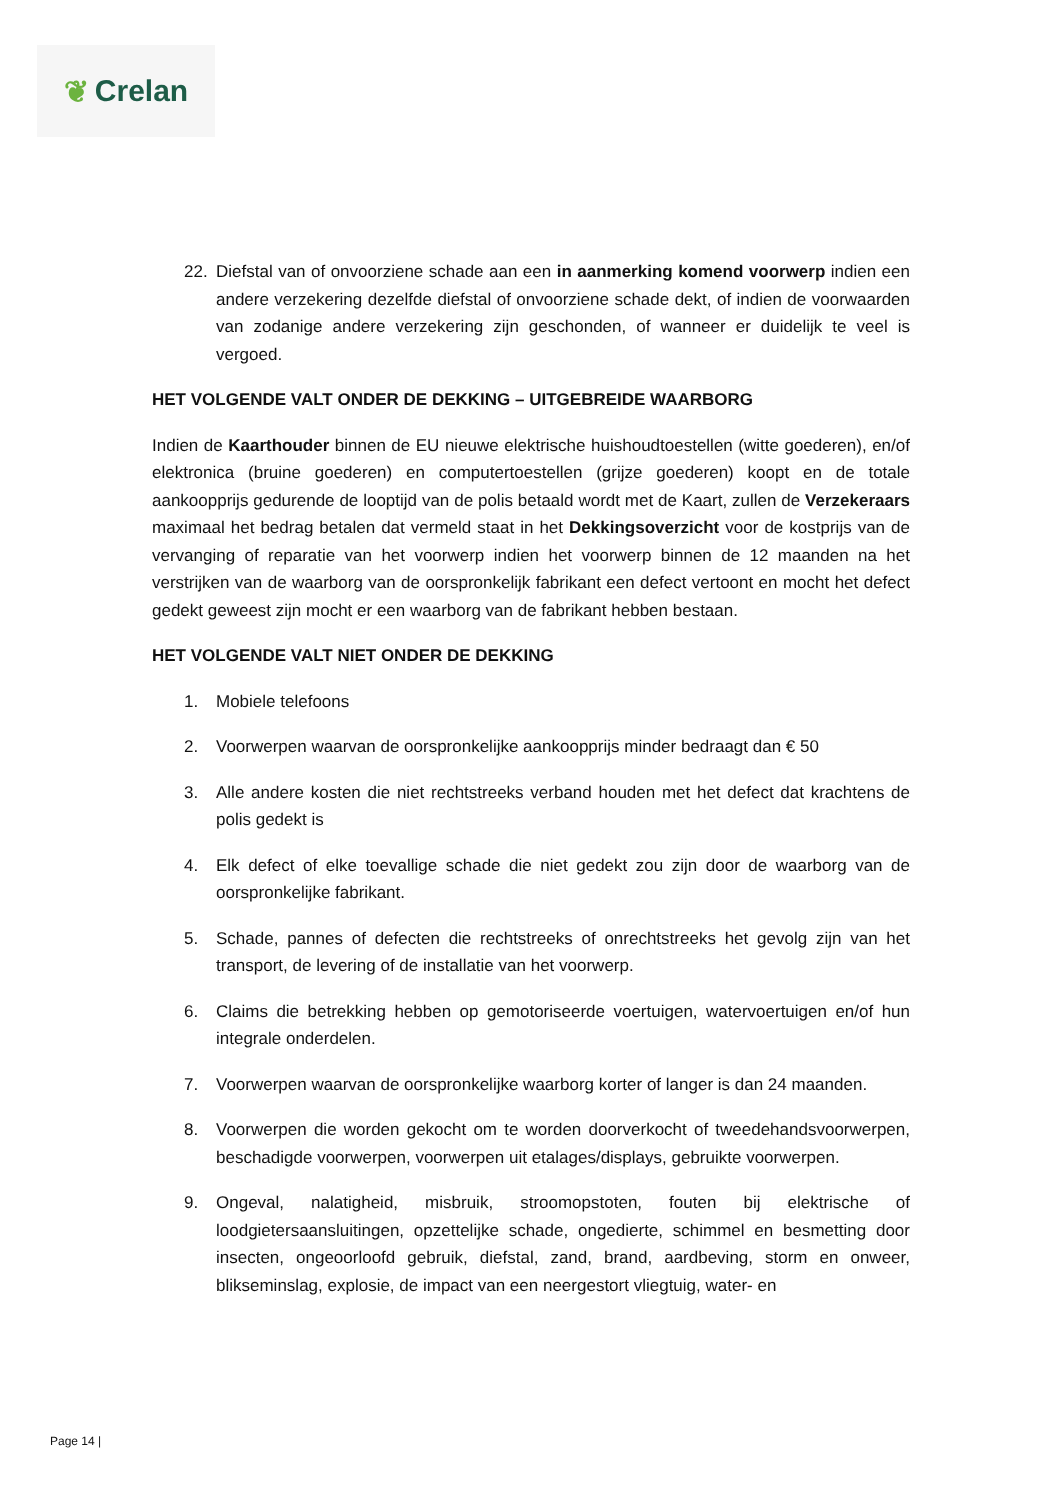❦ Crelan
22. Diefstal van of onvoorziene schade aan een in aanmerking komend voorwerp indien een andere verzekering dezelfde diefstal of onvoorziene schade dekt, of indien de voorwaarden van zodanige andere verzekering zijn geschonden, of wanneer er duidelijk te veel is vergoed.
HET VOLGENDE VALT ONDER DE DEKKING – UITGEBREIDE WAARBORG
Indien de Kaarthouder binnen de EU nieuwe elektrische huishoudtoestellen (witte goederen), en/of elektronica (bruine goederen) en computertoestellen (grijze goederen) koopt en de totale aankoopprijs gedurende de looptijd van de polis betaald wordt met de Kaart, zullen de Verzekeraars maximaal het bedrag betalen dat vermeld staat in het Dekkingsoverzicht voor de kostprijs van de vervanging of reparatie van het voorwerp indien het voorwerp binnen de 12 maanden na het verstrijken van de waarborg van de oorspronkelijk fabrikant een defect vertoont en mocht het defect gedekt geweest zijn mocht er een waarborg van de fabrikant hebben bestaan.
HET VOLGENDE VALT NIET ONDER DE DEKKING
1. Mobiele telefoons
2. Voorwerpen waarvan de oorspronkelijke aankoopprijs minder bedraagt dan € 50
3. Alle andere kosten die niet rechtstreeks verband houden met het defect dat krachtens de polis gedekt is
4. Elk defect of elke toevallige schade die niet gedekt zou zijn door de waarborg van de oorspronkelijke fabrikant.
5. Schade, pannes of defecten die rechtstreeks of onrechtstreeks het gevolg zijn van het transport, de levering of de installatie van het voorwerp.
6. Claims die betrekking hebben op gemotoriseerde voertuigen, watervoertuigen en/of hun integrale onderdelen.
7. Voorwerpen waarvan de oorspronkelijke waarborg korter of langer is dan 24 maanden.
8. Voorwerpen die worden gekocht om te worden doorverkocht of tweedehandsvoorwerpen, beschadigde voorwerpen, voorwerpen uit etalages/displays, gebruikte voorwerpen.
9. Ongeval, nalatigheid, misbruik, stroomopstoten, fouten bij elektrische of loodgietersaansluitingen, opzettelijke schade, ongedierte, schimmel en besmetting door insecten, ongeoorloofd gebruik, diefstal, zand, brand, aardbeving, storm en onweer, blikseminslag, explosie, de impact van een neergestort vliegtuig, water- en
Page 14 |